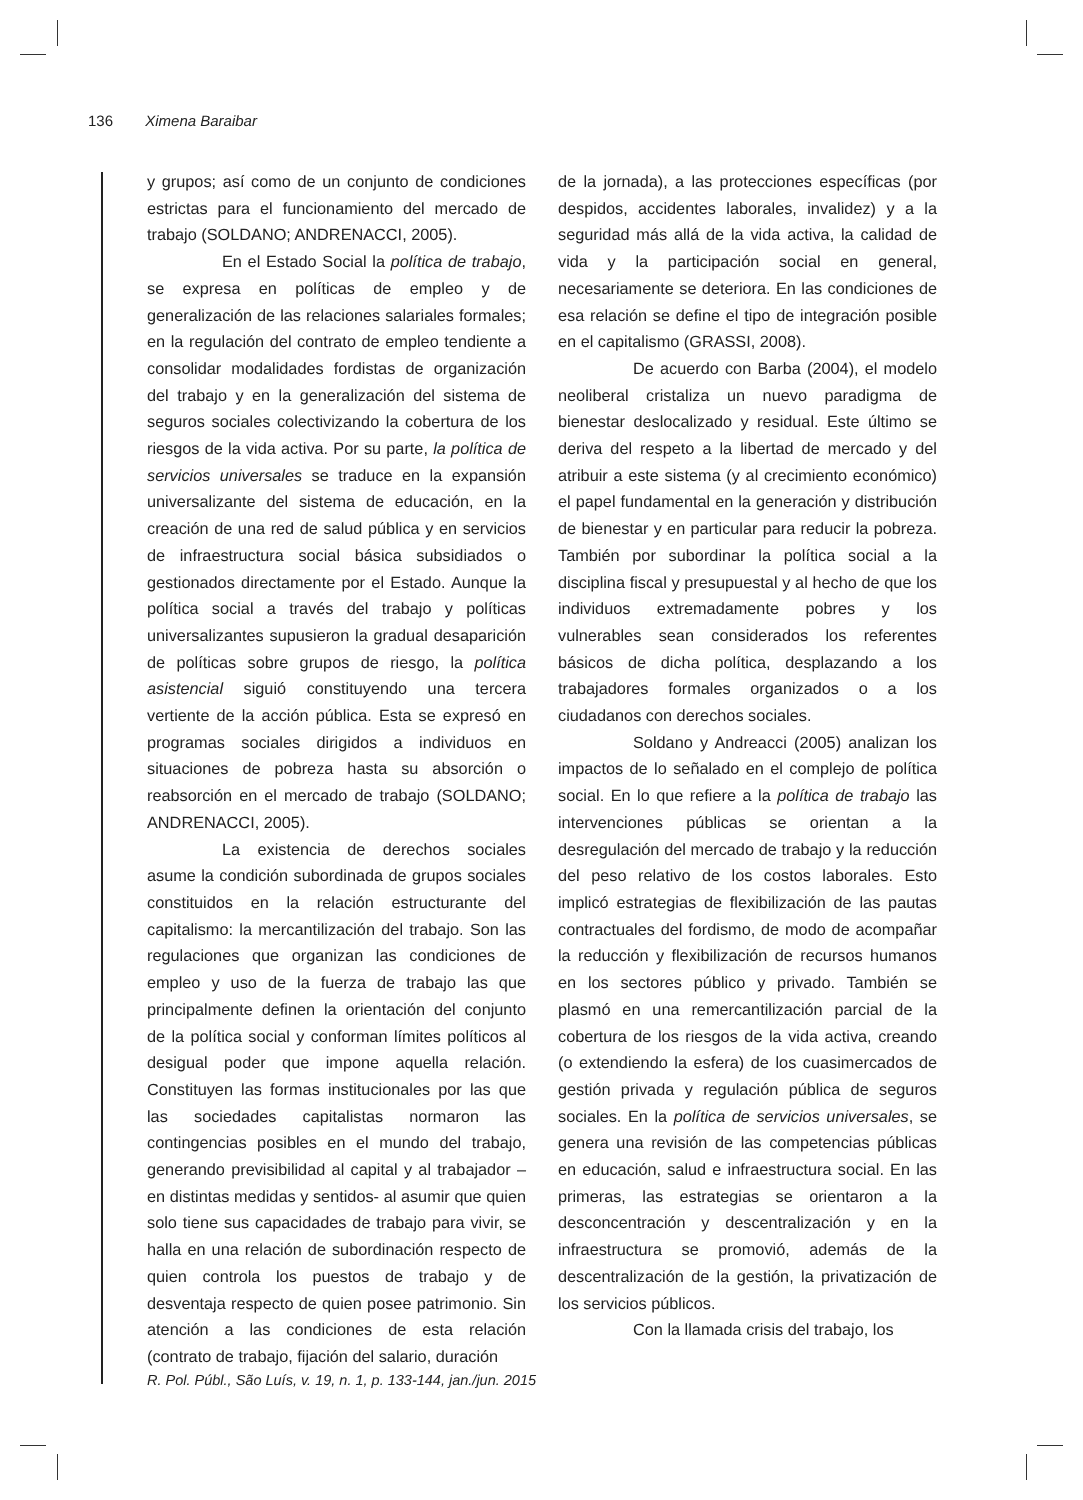136 Ximena Baraibar
y grupos; así como de un conjunto de condiciones estrictas para el funcionamiento del mercado de trabajo (SOLDANO; ANDRENACCI, 2005).
En el Estado Social la política de trabajo, se expresa en políticas de empleo y de generalización de las relaciones salariales formales; en la regulación del contrato de empleo tendiente a consolidar modalidades fordistas de organización del trabajo y en la generalización del sistema de seguros sociales colectivizando la cobertura de los riesgos de la vida activa. Por su parte, la política de servicios universales se traduce en la expansión universalizante del sistema de educación, en la creación de una red de salud pública y en servicios de infraestructura social básica subsidiados o gestionados directamente por el Estado. Aunque la política social a través del trabajo y políticas universalizantes supusieron la gradual desaparición de políticas sobre grupos de riesgo, la política asistencial siguió constituyendo una tercera vertiente de la acción pública. Esta se expresó en programas sociales dirigidos a individuos en situaciones de pobreza hasta su absorción o reabsorción en el mercado de trabajo (SOLDANO; ANDRENACCI, 2005).
La existencia de derechos sociales asume la condición subordinada de grupos sociales constituidos en la relación estructurante del capitalismo: la mercantilización del trabajo. Son las regulaciones que organizan las condiciones de empleo y uso de la fuerza de trabajo las que principalmente definen la orientación del conjunto de la política social y conforman límites políticos al desigual poder que impone aquella relación. Constituyen las formas institucionales por las que las sociedades capitalistas normaron las contingencias posibles en el mundo del trabajo, generando previsibilidad al capital y al trabajador –en distintas medidas y sentidos- al asumir que quien solo tiene sus capacidades de trabajo para vivir, se halla en una relación de subordinación respecto de quien controla los puestos de trabajo y de desventaja respecto de quien posee patrimonio. Sin atención a las condiciones de esta relación (contrato de trabajo, fijación del salario, duración
de la jornada), a las protecciones específicas (por despidos, accidentes laborales, invalidez) y a la seguridad más allá de la vida activa, la calidad de vida y la participación social en general, necesariamente se deteriora. En las condiciones de esa relación se define el tipo de integración posible en el capitalismo (GRASSI, 2008).
De acuerdo con Barba (2004), el modelo neoliberal cristaliza un nuevo paradigma de bienestar deslocalizado y residual. Este último se deriva del respeto a la libertad de mercado y del atribuir a este sistema (y al crecimiento económico) el papel fundamental en la generación y distribución de bienestar y en particular para reducir la pobreza. También por subordinar la política social a la disciplina fiscal y presupuestal y al hecho de que los individuos extremadamente pobres y los vulnerables sean considerados los referentes básicos de dicha política, desplazando a los trabajadores formales organizados o a los ciudadanos con derechos sociales.
Soldano y Andreacci (2005) analizan los impactos de lo señalado en el complejo de política social. En lo que refiere a la política de trabajo las intervenciones públicas se orientan a la desregulación del mercado de trabajo y la reducción del peso relativo de los costos laborales. Esto implicó estrategias de flexibilización de las pautas contractuales del fordismo, de modo de acompañar la reducción y flexibilización de recursos humanos en los sectores público y privado. También se plasmó en una remercantilización parcial de la cobertura de los riesgos de la vida activa, creando (o extendiendo la esfera) de los cuasimercados de gestión privada y regulación pública de seguros sociales. En la política de servicios universales, se genera una revisión de las competencias públicas en educación, salud e infraestructura social. En las primeras, las estrategias se orientaron a la desconcentración y descentralización y en la infraestructura se promovió, además de la descentralización de la gestión, la privatización de los servicios públicos.
Con la llamada crisis del trabajo, los
R. Pol. Públ., São Luís, v. 19, n. 1, p. 133-144, jan./jun. 2015